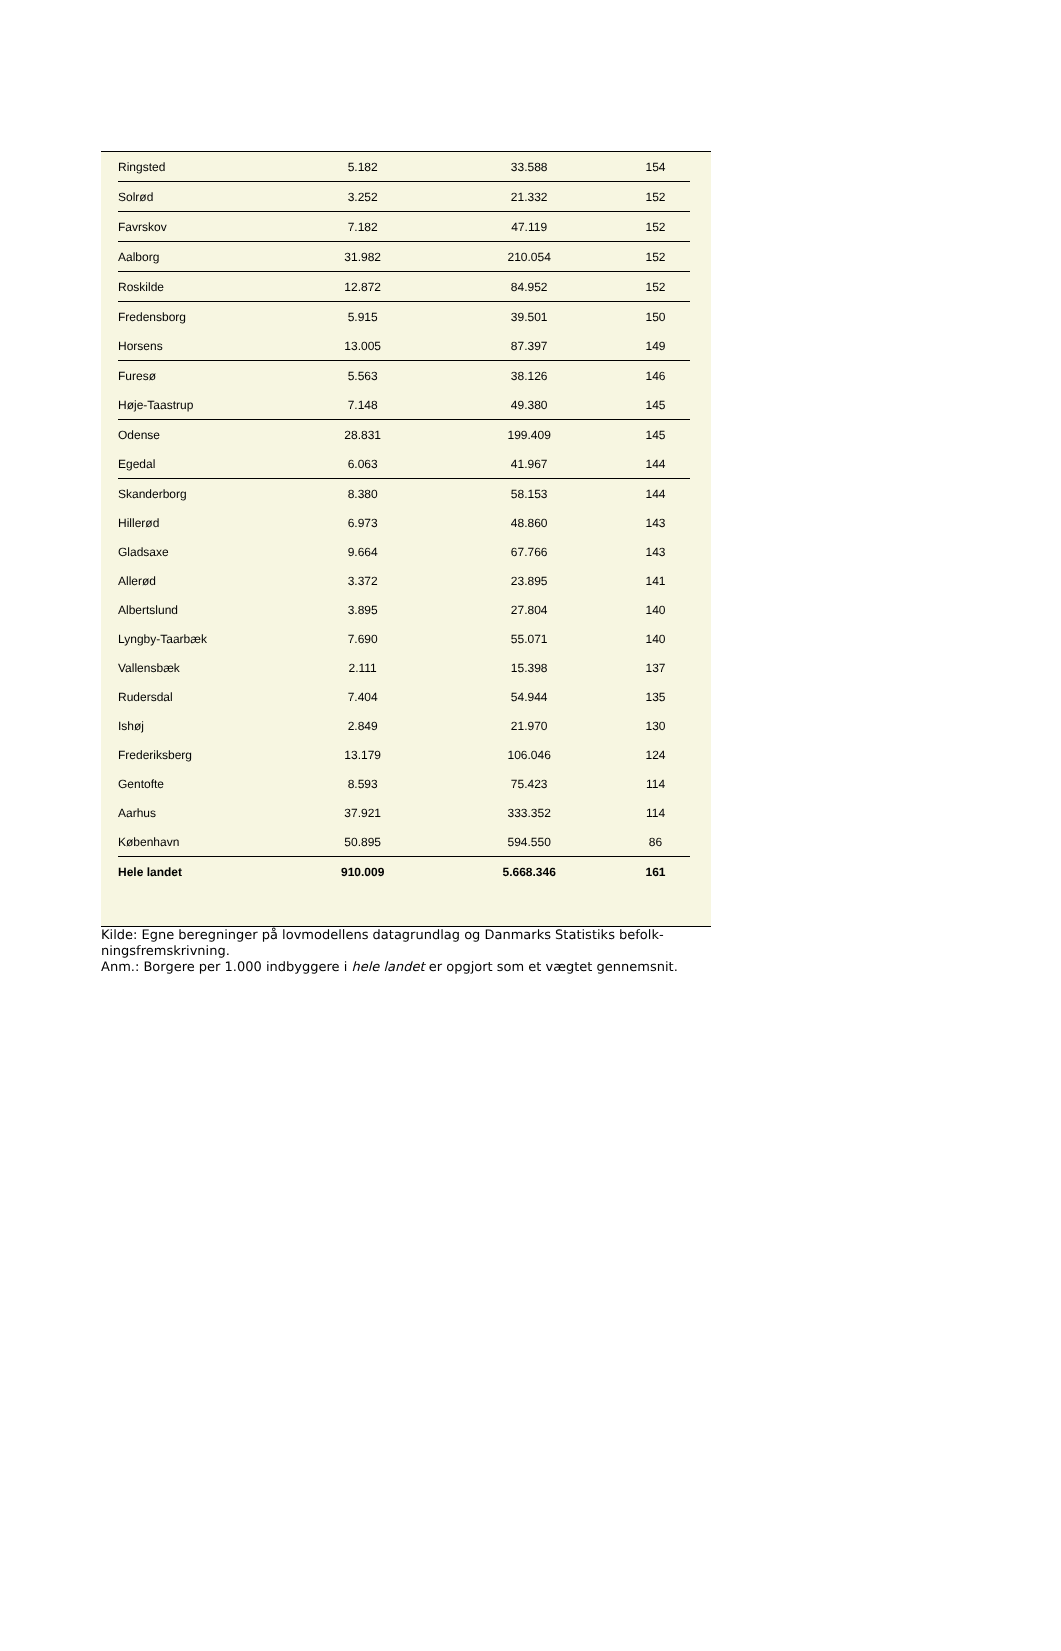| Ringsted | 5.182 | 33.588 | 154 |
| Solrød | 3.252 | 21.332 | 152 |
| Favrskov | 7.182 | 47.119 | 152 |
| Aalborg | 31.982 | 210.054 | 152 |
| Roskilde | 12.872 | 84.952 | 152 |
| Fredensborg | 5.915 | 39.501 | 150 |
| Horsens | 13.005 | 87.397 | 149 |
| Furesø | 5.563 | 38.126 | 146 |
| Høje-Taastrup | 7.148 | 49.380 | 145 |
| Odense | 28.831 | 199.409 | 145 |
| Egedal | 6.063 | 41.967 | 144 |
| Skanderborg | 8.380 | 58.153 | 144 |
| Hillerød | 6.973 | 48.860 | 143 |
| Gladsaxe | 9.664 | 67.766 | 143 |
| Allerød | 3.372 | 23.895 | 141 |
| Albertslund | 3.895 | 27.804 | 140 |
| Lyngby-Taarbæk | 7.690 | 55.071 | 140 |
| Vallensbæk | 2.111 | 15.398 | 137 |
| Rudersdal | 7.404 | 54.944 | 135 |
| Ishøj | 2.849 | 21.970 | 130 |
| Frederiksberg | 13.179 | 106.046 | 124 |
| Gentofte | 8.593 | 75.423 | 114 |
| Aarhus | 37.921 | 333.352 | 114 |
| København | 50.895 | 594.550 | 86 |
| Hele landet | 910.009 | 5.668.346 | 161 |
Kilde: Egne beregninger på lovmodellens datagrundlag og Danmarks Statistiks befolk-ningsfremskrivning.
Anm.: Borgere per 1.000 indbyggere i hele landet er opgjort som et vægtet gennemsnit.